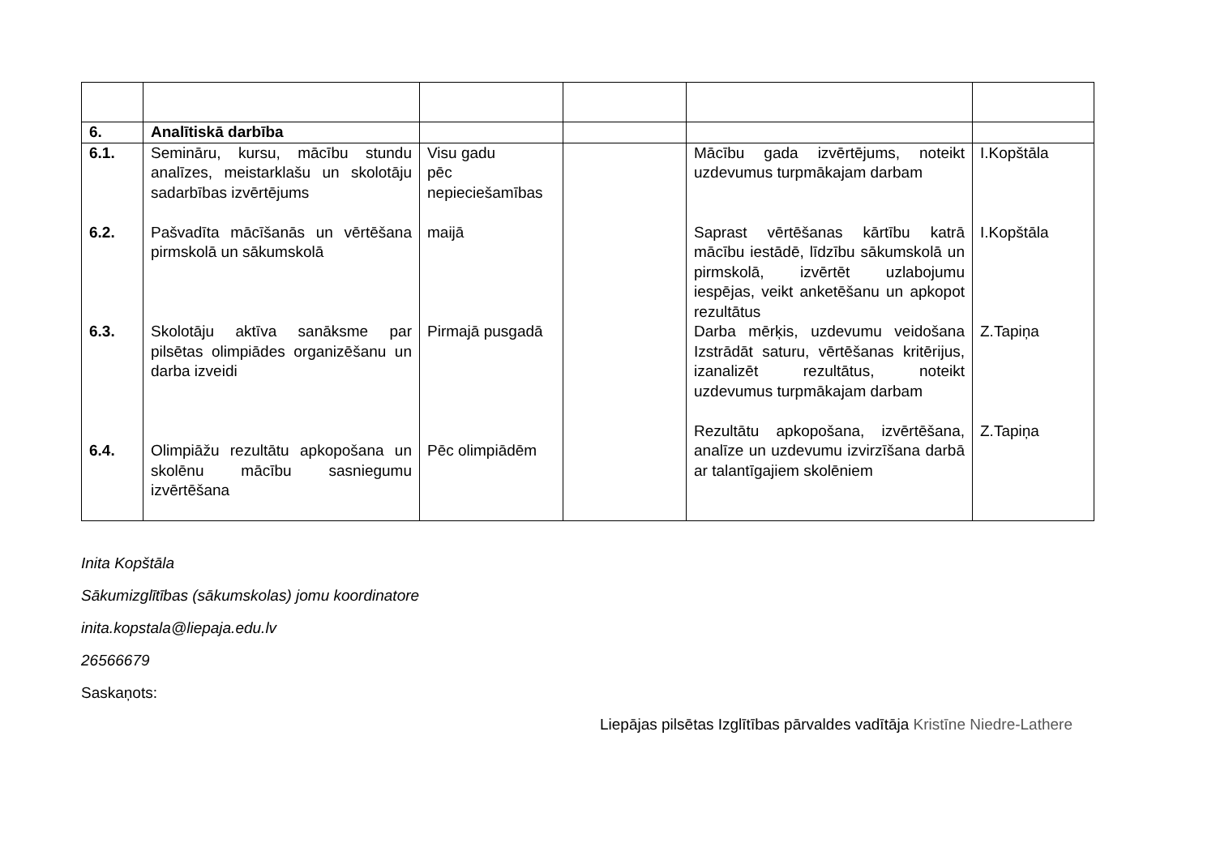| 6. | Analītiskā darbība | | | | |
| 6.1. 6.2. 6.3. 6.4. | Semināru, kursu, mācību stundu analīzes, meistarklašu un skolotāju sadarbības izvērtējums Pašvadīta mācīšanās un vērtēšana pirmskolā un sākumskolā Skolotāju aktīva sanāksme par pilsētas olimpiādes organizēšanu un darba izveidi Olimpiāžu rezultātu apkopošana un skolēnu mācību sasniegumu izvērtēšana | Visu gadu pēc nepieciešamības maijā Pirmajā pusgadā Pēc olimpiādēm | | Mācību gada izvērtējums, noteikt uzdevumus turpmākajam darbam Saprast vērtēšanas kārtību katrā mācību iestādē, līdzību sākumskolā un pirmskolā, izvērtēt uzlabojumu iespējas, veikt anketēšanu un apkopot rezultātus Darba mērķis, uzdevumu veidošana Izstrādāt saturu, vērtēšanas kritērijus, izanalizēt rezultātus, noteikt uzdevumus turpmākajam darbam Rezultātu apkopošana, izvērtēšana, analīze un uzdevumu izvirzīšana darbā ar talantīgajiem skolēniem | I.Kopštāla I.Kopštāla Z.Tapiņa Z.Tapiņa |
Inita Kopštāla
Sākumizglītības (sākumskolas) jomu koordinatore
inita.kopstala@liepaja.edu.lv
26566679
Saskaņots:
Liepājas pilsētas Izglītības pārvaldes vadītāja Kristīne Niedre-Lathere